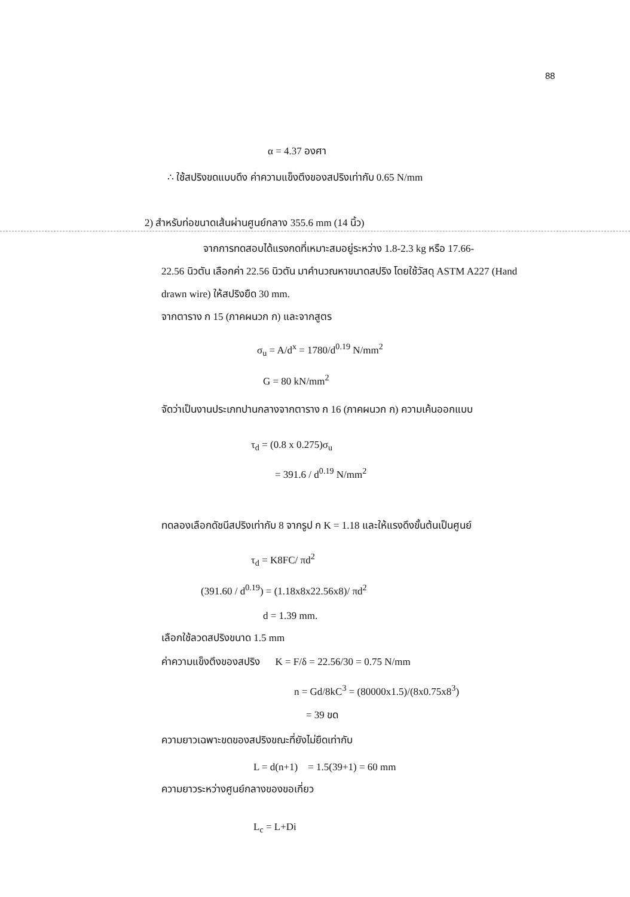88
α = 4.37 องศา
∴ ใช้สปริงขดแบบดึง ค่าความแข็งตึงของสปริงเท่ากับ 0.65 N/mm
2) สำหรับท่อขนาดเส้นผ่านศูนย์กลาง 355.6 mm (14 นิ้ว)
จากการทดสอบได้แรงกดที่เหมาะสมอยู่ระหว่าง 1.8-2.3 kg หรือ 17.66-
22.56 นิวตัน เลือกค่า 22.56 นิวตัน มาคำนวณหาขนาดสปริง โดยใช้วัสดุ ASTM A227 (Hand drawn wire) ให้สปริงยืด 30 mm.
จากตาราง ก 15 (ภาคผนวก ก) และจากสูตร
σ<sub>u</sub> = A/d<sup>x</sup> = 1780/d<sup>0.19</sup> N/mm<sup>2</sup>
G = 80 kN/mm<sup>2</sup>
จัดว่าเป็นงานประเภทปานกลางจากตาราง ก 16 (ภาคผนวก ก) ความเค้นออกแบบ
τ<sub>d</sub> = (0.8 x 0.275)σ<sub>u</sub>
= 391.6 / d<sup>0.19</sup> N/mm<sup>2</sup>
ทดลองเลือกดัชนีสปริงเท่ากับ 8 จากรูป ก K = 1.18 และให้แรงดึงขั้นต้นเป็นศูนย์
τ<sub>d</sub> = K8FC/ πd<sup>2</sup>
(391.60 / d<sup>0.19</sup>) = (1.18x8x22.56x8)/ πd<sup>2</sup>
d = 1.39 mm.
เลือกใช้ลวดสปริงขนาด 1.5 mm
ค่าความแข็งตึงของสปริง K = F/δ = 22.56/30 = 0.75 N/mm
n = Gd/8kC<sup>3</sup> = (80000x1.5)/(8x0.75x8<sup>3</sup>)
= 39 ขด
ความยาวเฉพาะขดของสปริงขณะที่ยังไม่ยืดเท่ากับ
L = d(n+1) = 1.5(39+1) = 60 mm
ความยาวระหว่างศูนย์กลางของขอเกี่ยว
L<sub>c</sub> = L+Di